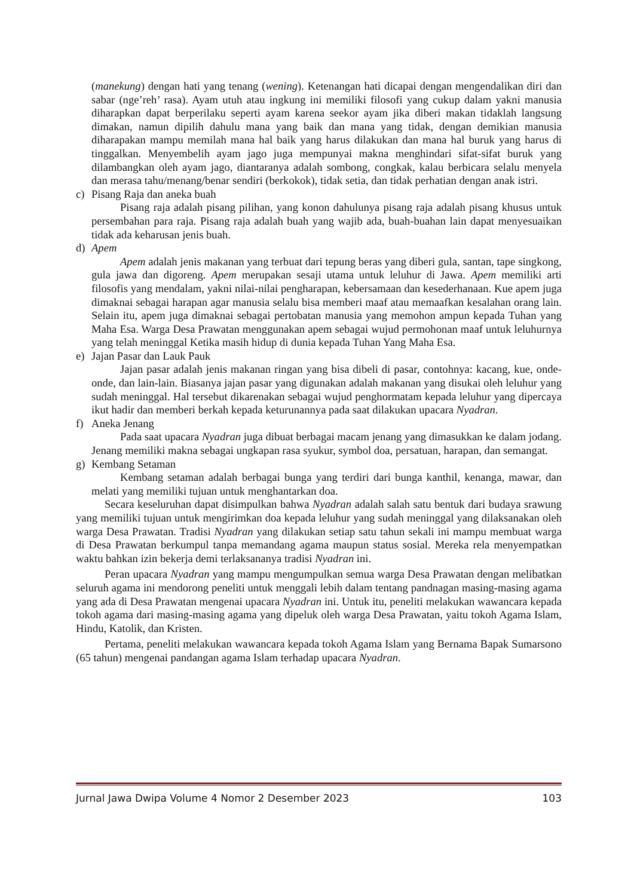(manekung) dengan hati yang tenang (wening). Ketenangan hati dicapai dengan mengendalikan diri dan sabar (nge’reh’ rasa). Ayam utuh atau ingkung ini memiliki filosofi yang cukup dalam yakni manusia diharapkan dapat berperilaku seperti ayam karena seekor ayam jika diberi makan tidaklah langsung dimakan, namun dipilih dahulu mana yang baik dan mana yang tidak, dengan demikian manusia diharapakan mampu memilah mana hal baik yang harus dilakukan dan mana hal buruk yang harus di tinggalkan. Menyembelih ayam jago juga mempunyai makna menghindari sifat-sifat buruk yang dilambangkan oleh ayam jago, diantaranya adalah sombong, congkak, kalau berbicara selalu menyela dan merasa tahu/menang/benar sendiri (berkokok), tidak setia, dan tidak perhatian dengan anak istri.
c) Pisang Raja dan aneka buah
Pisang raja adalah pisang pilihan, yang konon dahulunya pisang raja adalah pisang khusus untuk persembahan para raja. Pisang raja adalah buah yang wajib ada, buah-buahan lain dapat menyesuaikan tidak ada keharusan jenis buah.
d) Apem
Apem adalah jenis makanan yang terbuat dari tepung beras yang diberi gula, santan, tape singkong, gula jawa dan digoreng. Apem merupakan sesaji utama untuk leluhur di Jawa. Apem memiliki arti filosofis yang mendalam, yakni nilai-nilai pengharapan, kebersamaan dan kesederhanaan. Kue apem juga dimaknai sebagai harapan agar manusia selalu bisa memberi maaf atau memaafkan kesalahan orang lain. Selain itu, apem juga dimaknai sebagai pertobatan manusia yang memohon ampun kepada Tuhan yang Maha Esa. Warga Desa Prawatan menggunakan apem sebagai wujud permohonan maaf untuk leluhurnya yang telah meninggal Ketika masih hidup di dunia kepada Tuhan Yang Maha Esa.
e) Jajan Pasar dan Lauk Pauk
Jajan pasar adalah jenis makanan ringan yang bisa dibeli di pasar, contohnya: kacang, kue, onde-onde, dan lain-lain. Biasanya jajan pasar yang digunakan adalah makanan yang disukai oleh leluhur yang sudah meninggal. Hal tersebut dikarenakan sebagai wujud penghormatam kepada leluhur yang dipercaya ikut hadir dan memberi berkah kepada keturunannya pada saat dilakukan upacara Nyadran.
f) Aneka Jenang
Pada saat upacara Nyadran juga dibuat berbagai macam jenang yang dimasukkan ke dalam jodang. Jenang memiliki makna sebagai ungkapan rasa syukur, symbol doa, persatuan, harapan, dan semangat.
g) Kembang Setaman
Kembang setaman adalah berbagai bunga yang terdiri dari bunga kanthil, kenanga, mawar, dan melati yang memiliki tujuan untuk menghantarkan doa.
Secara keseluruhan dapat disimpulkan bahwa Nyadran adalah salah satu bentuk dari budaya srawung yang memiliki tujuan untuk mengirimkan doa kepada leluhur yang sudah meninggal yang dilaksanakan oleh warga Desa Prawatan. Tradisi Nyadran yang dilakukan setiap satu tahun sekali ini mampu membuat warga di Desa Prawatan berkumpul tanpa memandang agama maupun status sosial. Mereka rela menyempatkan waktu bahkan izin bekerja demi terlaksananya tradisi Nyadran ini.
Peran upacara Nyadran yang mampu mengumpulkan semua warga Desa Prawatan dengan melibatkan seluruh agama ini mendorong peneliti untuk menggali lebih dalam tentang pandnagan masing-masing agama yang ada di Desa Prawatan mengenai upacara Nyadran ini. Untuk itu, peneliti melakukan wawancara kepada tokoh agama dari masing-masing agama yang dipeluk oleh warga Desa Prawatan, yaitu tokoh Agama Islam, Hindu, Katolik, dan Kristen.
Pertama, peneliti melakukan wawancara kepada tokoh Agama Islam yang Bernama Bapak Sumarsono (65 tahun) mengenai pandangan agama Islam terhadap upacara Nyadran.
Jurnal Jawa Dwipa Volume 4 Nomor 2 Desember 2023 103